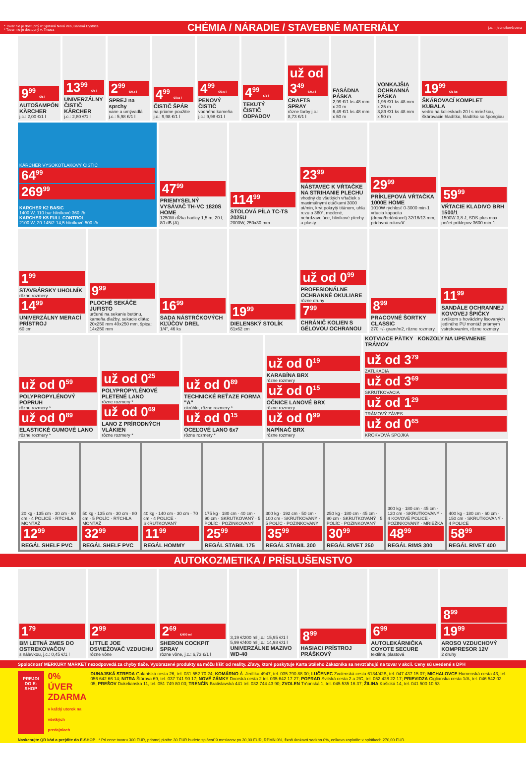* Tovar nie je dostupný v: Spišská Nová Ves, Banská Bystrica
* Tovar nie je dostupný v: Trnava
CHÉMIA / NÁRADIE / STAVEBNÉ MATERIÁLY
j.c. = jednotková cena
9<sup>99</sup> €/5 l
AUTOŠAMPÓN KÄRCHER
j.c.: 2,00 €/1 l
13<sup>99</sup> €/5 l
UNIVERZÁLNY ČISTIČ KÄRCHER
j.c.: 2,80 €/1 l
2<sup>99</sup> €/0,5 l
SPREJ na sprchy
vane a umývadlá j.c.: 5,98 €/1 l
4<sup>99</sup> €/0,5 l
ČISTIČ ŠPÁR
na priame použitie j.c.: 9,98 €/1 l
4<sup>99</sup> €/0,5 l
PENOVÝ ČISTIČ
vodného kameňa j.c.: 9,98 €/1 l
4<sup>99</sup> €/1 l
TEKUTÝ ČISTIČ ODPADOV
už od 3<sup>49</sup> €/0,4 l
CRAFTS SPRAY
rôzne farby j.c.: 8,73 €/1 l
FASÁDNA PÁSKA
2,99 €/1 ks 48 mm x 20 m
6,49 €/1 ks 48 mm x 50 m
VONKAJŠIA OCHRANNÁ PÁSKA
1,95 €/1 ks 48 mm x 25 m
3,89 €/1 ks 48 mm x 50 m
19<sup>99</sup> €/1 ks
ŠKÁROVACÍ KOMPLET KUBALA
vedro na kolieskach 20 l s mriežkou, škárovacie hladítko, hladítko so špongiou
KÄRCHER VYSOKOTLAKOVÝ ČISTIČ
64<sup>99</sup>
269<sup>99</sup>
KARCHER K2 BASIC
1400 W, 110 bar hliníkové 360 l/h
KARCHER K5 FULL CONTROL
2100 W, 20-145/2-14,5 hliníkové 500 l/h
47<sup>99</sup>
PRIEMYSELNÝ VYSÁVAČ TH-VC 1820S HOME
1250W dĺžka hadicy 1,5 m, 20 l, 80 dB (A)
114<sup>99</sup>
STOLOVÁ PÍLA TC-TS 2025U
2000W, 250x30 mm
23<sup>99</sup>
NÁSTAVEC K VŔTAČKE NA STRIHANIE PLECHU
vhodný do všetkých vŕtačiek s maximálnymi otáčkami 3000 ot/min, kryt pokrytý titánom, uhla rezu o 360°, medené, nehrdzavejúce, hliníkové plechy a plasty
29<sup>99</sup>
PRÍKLEPOVÁ VŔTAČKA 1000E HOME
1010W rýchlosť 0-3000 min-1 vŕtacia kapacita (drevo/betón/ocel) 32/16/13 mm, prídavná rukoväť
59<sup>99</sup>
VŔTACIE KLADIVO BRH 1500/1
1500W 3,8 J, SDS-plus max. počet príklepov 3600 min-1
1<sup>99</sup>
STAVBÁRSKY UHOLNÍK
rôzne rozmery
14<sup>99</sup>
UNIVERZÁLNY MERACÍ PRÍSTROJ
60 cm
9<sup>99</sup>
PLOCHÉ SEKÁČE JUFISTO
určené na sekanie betónu, kameňa dlažby, sekacie dláta: 20x250 mm 40x250 mm, špica: 14x250 mm
16<sup>99</sup>
SADA NÁSTRČKOVÝCH KĽÚČOV DREL
1/4", 46 ks
19<sup>99</sup>
DIELENSKÝ STOLÍK
61x62 cm
už od 0<sup>99</sup>
PROFESIONÁLNE OCHRANNÉ OKULIARE
rôzne druhy
7<sup>99</sup>
CHRÁNIČ KOLIEN S GÉLOVOU OCHRANOU
8<sup>99</sup>
PRACOVNÉ ŠORTKY CLASSIC
270 +/- gram/m2, rôzne rozmery
11<sup>99</sup>
SANDÁLE OCHRANNEJ KOVOVEJ ŠPIČKY
zvrškom s hovädziny lisovaných jediného PU montáž priamym vstrekovaním, rôzne rozmery
už od 0<sup>59</sup>
POLYPROPYLÉNOVÝ POPRUH
rôzne rozmery *
už od 0<sup>89</sup>
ELASTICKÉ GUMOVÉ LANO
rôzne rozmery *
už od 0<sup>25</sup>
POLYPROPYLÉNOVÉ PLETENÉ LANO
rôzne rozmery *
už od 0<sup>69</sup>
LANO Z PRÍRODNÝCH VLÁKIEN
rôzne rozmery *
už od 0<sup>89</sup>
TECHNICKÉ REŤAZE FORMA "A"
okrúhle, rôzne rozmery *
už od 0<sup>15</sup>
OCEĽOVÉ LANO 6x7
rôzne rozmery *
už od 0<sup>19</sup>
KARABÍNA BRX
rôzne rozmery
už od 0<sup>15</sup>
OČNICE LANOVÉ BRX
rôzne rozmery
už od 0<sup>99</sup>
NAPÍNAČ BRX
rôzne rozmery
KOTVIACE PÄTKY KONZOLY NA UPEVNENIE TRÁMOV
už od 3<sup>79</sup>
ZATĹKACIA
už od 3<sup>69</sup>
SKRUTKOVACIA
už od 1<sup>29</sup>
TRÁMOVÝ ZÁVES
už od 0<sup>65</sup>
KROKVOVÁ SPOJKA
20 kg · 135 cm · 30 cm · 60 cm · 4 POLICE · RÝCHLA MONTÁŽ
12<sup>99</sup>
REGÁL SHELF PVC
50 kg · 135 cm · 30 cm · 80 cm · 5 POLÍC · RÝCHLA MONTÁŽ
32<sup>99</sup>
REGÁL SHELF PVC
40 kg · 140 cm · 30 cm · 70 cm · 4 POLICE · SKRUTKOVANÝ
11<sup>99</sup>
REGÁL HOMMY
175 kg · 180 cm · 40 cm · 90 cm · SKRUTKOVANÝ · 5 POLÍC · POZINKOVANÝ
25<sup>99</sup>
REGÁL STABIL 175
300 kg · 192 cm · 50 cm · 100 cm · SKRUTKOVANÝ · 5 POLÍC · POZINKOVANÝ
35<sup>99</sup>
REGÁL STABIL 300
250 kg · 180 cm · 45 cm · 90 cm · SKRUTKOVANÝ · 5 POLÍC · POZINKOVANÝ
30<sup>99</sup>
REGÁL RIVET 250
300 kg · 180 cm · 45 cm · 120 cm · SKRUTKOVANÝ · 4 KOVOVÉ POLICE · POZINKOVANÝ · MRIEŽKA
48<sup>99</sup>
REGÁL RIMS 300
400 kg · 180 cm · 60 cm · 150 cm · SKRUTKOVANÝ · 4 POLICE
58<sup>99</sup>
REGÁL RIVET 400
AUTOKOZMETIKA / PRÍSLUŠENSTVO
1<sup>79</sup>
BM LETNÁ ZMES DO OSTREKOVAČOV
s nálevkou, j.c.: 0,45 €/1 l
2<sup>99</sup>
LITTLE JOE OSVIEŽOVAČ VZDUCHU
rôzne vône
2<sup>69</sup> €/400 ml
SHERON COCKPIT SPRAY
rôzne vône, j.c.: 6,73 €/1 l
3,19 €/200 ml j.c.: 15,95 €/1 l
5,99 €/400 ml j.c.: 14,98 €/1 l
UNIVERZÁLNE MAZIVO WD-40
8<sup>99</sup>
HASIACI PRÍSTROJ PRÁŠKOVÝ
6<sup>99</sup>
AUTOLEKÁRNIČKA COYOTE SECURE
textilná, plastová
8<sup>99</sup>
19<sup>99</sup>
AROSO VZDUCHOVÝ KOMPRESOR 12V
2 druhy
Spoločnosť MERKURY MARKET nezodpovedá za chyby tlače. Vyobrazené produkty sa môžu líšiť od reality. Zľavy, ktoré poskytuje Karta Stáleho Zákazníka sa nevzťahujú na tovar v akcii. Ceny sú uvedené s DPH
PREJDI DO E-SHOP
0% ÚVER ZDARMA
v každý utorok na všetkých predajniach
DUNAJSKÁ STREDA Galantská cesta 26, tel. 031 552 70 24; KOMÁRNO Á. Jedlíka 4947, tel. 035 790 88 00; LUČENEC Zvolenská cesta 6134/42B, tel. 047 437 15 07; MICHALOVCE Humenská cesta 43, tel. 056 642 66 14; NITRA Štúrova 69, tel. 037 741 90 17; NOVÉ ZÁMKY Dvorská cesta 2 tel. 035 642 17 27; POPRAD Svitská cesta 2 a 2/C, tel. 052 428 22 17; PRIEVIDZA Ciglianska cesta 1/A, tel. 046 542 02 05; PREŠOV Dukelianska 11, tel. 051 749 80 03; TRENČÍN Bratislavská 441 tel. 032 744 43 90; ZVOLEN Trňanská 1, tel. 045 535 16 37; ŽILINA Košická 14, tel. 041 500 10 53
Naskenujte QR kód a prejdite do E-SHOP * Pri cene tovaru 300 EUR, priamej platbe 30 EUR budete splácať 9 mesiacov po 30,00 EUR, RPMN 0%, fixná úroková sadzba 0%, celkovo zaplatíte v splátkach 270,00 EUR.